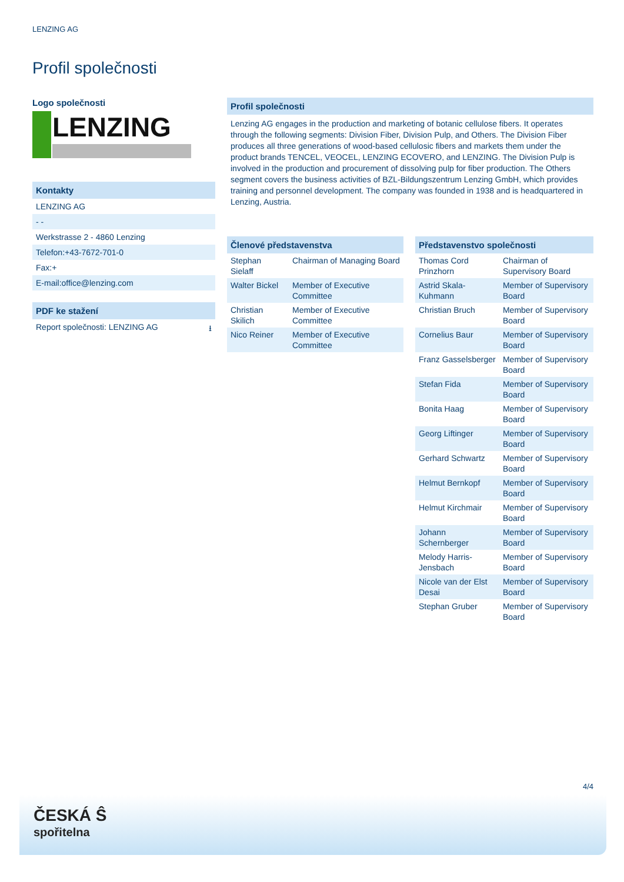LENZING AG
Profil společnosti
Logo společnosti
LENZING
Kontakty
LENZING AG
- -
Werkstrasse 2 - 4860 Lenzing
Telefon:+43-7672-701-0
Fax:+
E-mail:office@lenzing.com
PDF ke stažení
Report společnosti: LENZING AG ⭳
Profil společnosti
Lenzing AG engages in the production and marketing of botanic cellulose fibers. It operates through the following segments: Division Fiber, Division Pulp, and Others. The Division Fiber produces all three generations of wood-based cellulosic fibers and markets them under the product brands TENCEL, VEOCEL, LENZING ECOVERO, and LENZING. The Division Pulp is involved in the production and procurement of dissolving pulp for fiber production. The Others segment covers the business activities of BZL-Bildungszentrum Lenzing GmbH, which provides training and personnel development. The company was founded in 1938 and is headquartered in Lenzing, Austria.
| Členové představenstva | |
| --- | --- |
| Stephan Sielaff | Chairman of Managing Board |
| Walter Bickel | Member of Executive Committee |
| Christian Skilich | Member of Executive Committee |
| Nico Reiner | Member of Executive Committee |
| Představenstvo společnosti | |
| --- | --- |
| Thomas Cord Prinzhorn | Chairman of Supervisory Board |
| Astrid Skala-Kuhmann | Member of Supervisory Board |
| Christian Bruch | Member of Supervisory Board |
| Cornelius Baur | Member of Supervisory Board |
| Franz Gasselsberger | Member of Supervisory Board |
| Stefan Fida | Member of Supervisory Board |
| Bonita Haag | Member of Supervisory Board |
| Georg Liftinger | Member of Supervisory Board |
| Gerhard Schwartz | Member of Supervisory Board |
| Helmut Bernkopf | Member of Supervisory Board |
| Helmut Kirchmair | Member of Supervisory Board |
| Johann Schernberger | Member of Supervisory Board |
| Melody Harris-Jensbach | Member of Supervisory Board |
| Nicole van der Elst Desai | Member of Supervisory Board |
| Stephan Gruber | Member of Supervisory Board |
4/4
ČESKÁ Ŝ
spořitelna